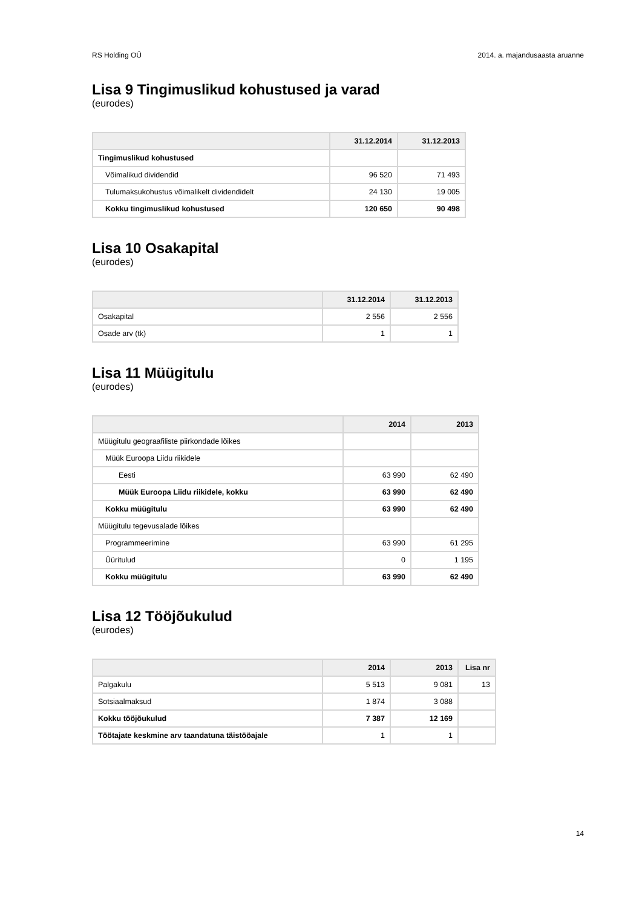RS Holding OÜ 2014. a. majandusaasta aruanne
Lisa 9 Tingimuslikud kohustused ja varad
(eurodes)
| | 31.12.2014 | 31.12.2013 |
| --- | --- | --- |
| Tingimuslikud kohustused | | |
| Võimalikud dividendid | 96 520 | 71 493 |
| Tulumaksukohustus võimalikelt dividendidelt | 24 130 | 19 005 |
| Kokku tingimuslikud kohustused | 120 650 | 90 498 |
Lisa 10 Osakapital
(eurodes)
| | 31.12.2014 | 31.12.2013 |
| --- | --- | --- |
| Osakapital | 2 556 | 2 556 |
| Osade arv (tk) | 1 | 1 |
Lisa 11 Müügitulu
(eurodes)
| | 2014 | 2013 |
| --- | --- | --- |
| Müügitulu geograafiliste piirkondade lõikes | | |
| Müük Euroopa Liidu riikidele | | |
| Eesti | 63 990 | 62 490 |
| Müük Euroopa Liidu riikidele, kokku | 63 990 | 62 490 |
| Kokku müügitulu | 63 990 | 62 490 |
| Müügitulu tegevusalade lõikes | | |
| Programmeerimine | 63 990 | 61 295 |
| Üüritulud | 0 | 1 195 |
| Kokku müügitulu | 63 990 | 62 490 |
Lisa 12 Tööjõukulud
(eurodes)
| | 2014 | 2013 | Lisa nr |
| --- | --- | --- | --- |
| Palgakulu | 5 513 | 9 081 | 13 |
| Sotsiaalmaksud | 1 874 | 3 088 | |
| Kokku tööjõukulud | 7 387 | 12 169 | |
| Töötajate keskmine arv taandatuna täistööajale | 1 | 1 | |
14